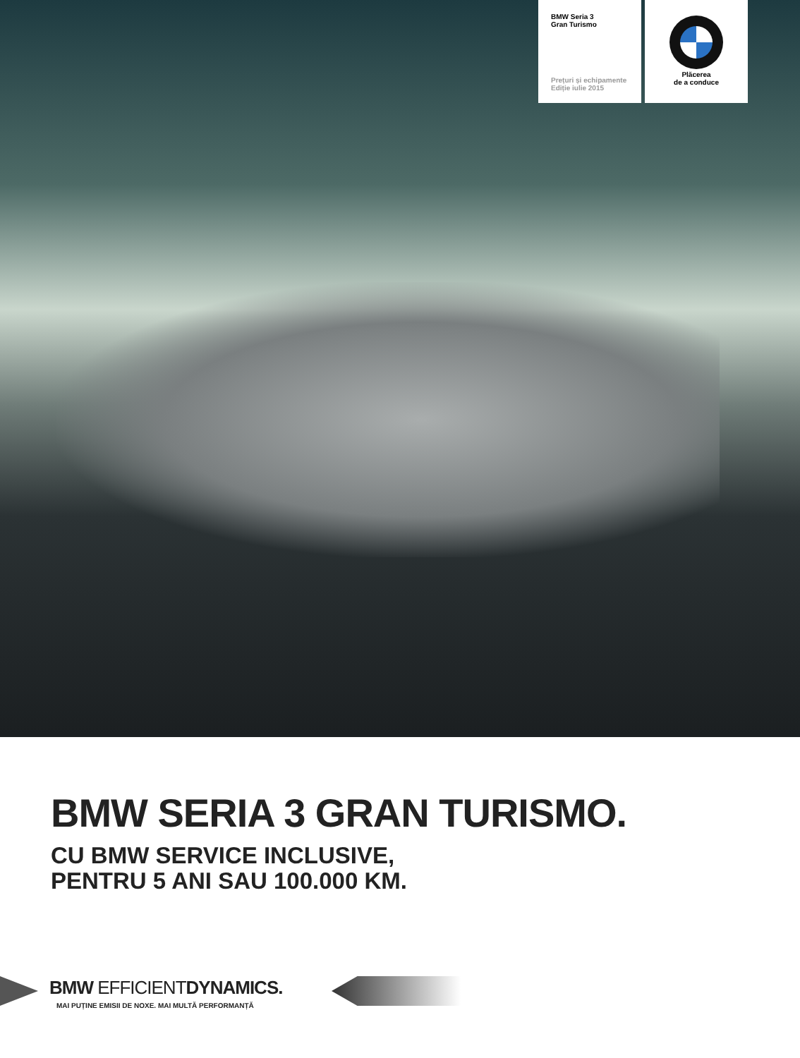BMW Seria 3
Gran Turismo
Prețuri și echipamente
Ediție iulie 2015
Plăcerea
de a conduce
BMW SERIA 3 GRAN TURISMO.
CU BMW SERVICE INCLUSIVE,
PENTRU 5 ANI SAU 100.000 KM.
BMW EFFICIENTDYNAMICS.
MAI PUȚINE EMISII DE NOXE. MAI MULTĂ PERFORMANȚĂ